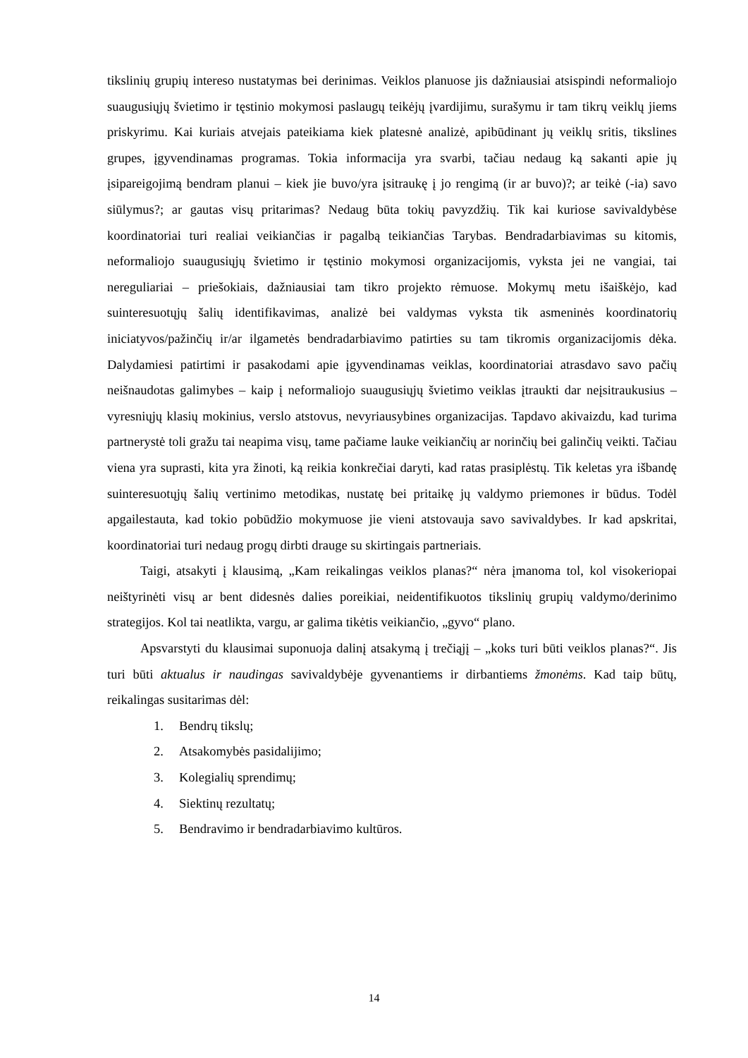tikslinių grupių intereso nustatymas bei derinimas. Veiklos planuose jis dažniausiai atsispindi neformaliojo suaugusiųjų švietimo ir tęstinio mokymosi paslaugų teikėjų įvardijimu, surašymu ir tam tikrų veiklų jiems priskyrimu. Kai kuriais atvejais pateikiama kiek platesnė analizė, apibūdinant jų veiklų sritis, tikslines grupes, įgyvendinamas programas. Tokia informacija yra svarbi, tačiau nedaug ką sakanti apie jų įsipareigojimą bendram planui – kiek jie buvo/yra įsitraukę į jo rengimą (ir ar buvo)?; ar teikė (-ia) savo siūlymus?; ar gautas visų pritarimas? Nedaug būta tokių pavyzdžių. Tik kai kuriose savivaldybėse koordinatoriai turi realiai veikiančias ir pagalbą teikiančias Tarybas. Bendradarbiavimas su kitomis, neformaliojo suaugusiųjų švietimo ir tęstinio mokymosi organizacijomis, vyksta jei ne vangiai, tai nereguliariai – priešokiais, dažniausiai tam tikro projekto rėmuose. Mokymų metu išaiškėjo, kad suinteresuotųjų šalių identifikavimas, analizė bei valdymas vyksta tik asmeninės koordinatorių iniciatyvos/pažinčių ir/ar ilgametės bendradarbiavimo patirties su tam tikromis organizacijomis dėka. Dalydamiesi patirtimi ir pasakodami apie įgyvendinamas veiklas, koordinatoriai atrasdavo savo pačių neišnaudotas galimybes – kaip į neformaliojo suaugusiųjų švietimo veiklas įtraukti dar neįsitraukusius – vyresniųjų klasių mokinius, verslo atstovus, nevyriausybines organizacijas. Tapdavo akivaizdu, kad turima partnerystė toli gražu tai neapima visų, tame pačiame lauke veikiančių ar norinčių bei galinčių veikti. Tačiau viena yra suprasti, kita yra žinoti, ką reikia konkrečiai daryti, kad ratas prasiplėstų. Tik keletas yra išbandę suinteresuotųjų šalių vertinimo metodikas, nustatę bei pritaikę jų valdymo priemones ir būdus. Todėl apgailestauta, kad tokio pobūdžio mokymuose jie vieni atstovauja savo savivaldybes. Ir kad apskritai, koordinatoriai turi nedaug progų dirbti drauge su skirtingais partneriais.
Taigi, atsakyti į klausimą, „Kam reikalingas veiklos planas?“ nėra įmanoma tol, kol visokeriopai neištyrinėti visų ar bent didesnės dalies poreikiai, neidentifikuotos tikslinių grupių valdymo/derinimo strategijos. Kol tai neatlikta, vargu, ar galima tikėtis veikiančio, „gyvo“ plano.
Apsvarstyti du klausimai suponuoja dalinį atsakymą į trečiąjį – „koks turi būti veiklos planas?“. Jis turi būti aktualus ir naudingas savivaldybėje gyvenantiems ir dirbantiems žmonėms. Kad taip būtų, reikalingas susitarimas dėl:
1. Bendrų tikslų;
2. Atsakomybės pasidalijimo;
3. Kolegialių sprendimų;
4. Siektinų rezultatų;
5. Bendravimo ir bendradarbiavimo kultūros.
14